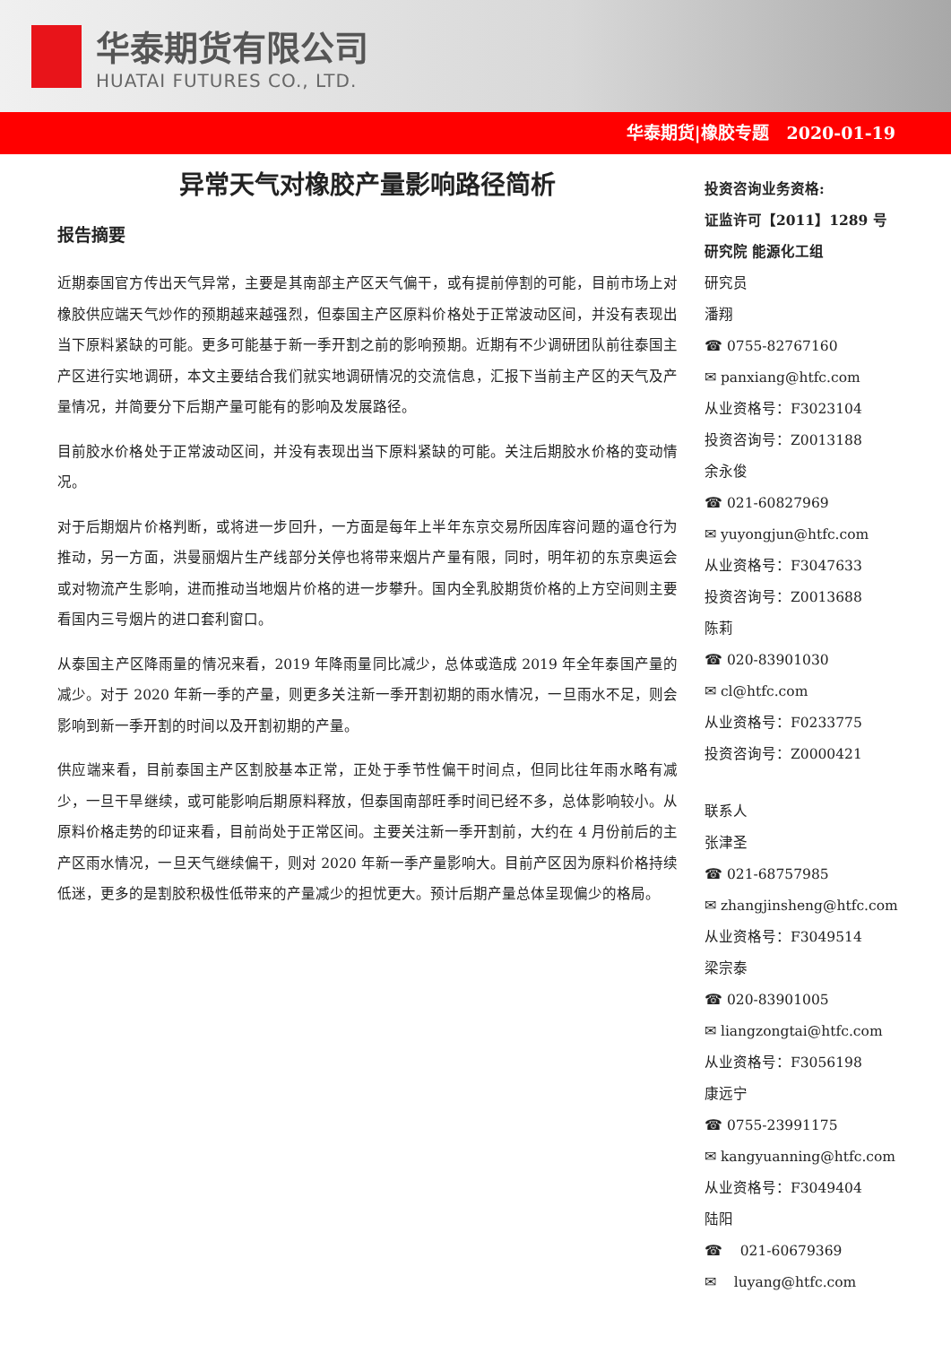华泰期货有限公司
HUATAI FUTURES CO., LTD.
华泰期货|橡胶专题 2020-01-19
异常天气对橡胶产量影响路径简析
报告摘要
近期泰国官方传出天气异常，主要是其南部主产区天气偏干，或有提前停割的可能，目前市场上对橡胶供应端天气炒作的预期越来越强烈，但泰国主产区原料价格处于正常波动区间，并没有表现出当下原料紧缺的可能。更多可能基于新一季开割之前的影响预期。近期有不少调研团队前往泰国主产区进行实地调研，本文主要结合我们就实地调研情况的交流信息，汇报下当前主产区的天气及产量情况，并简要分下后期产量可能有的影响及发展路径。
目前胶水价格处于正常波动区间，并没有表现出当下原料紧缺的可能。关注后期胶水价格的变动情况。
对于后期烟片价格判断，或将进一步回升，一方面是每年上半年东京交易所因库容问题的逼仓行为推动，另一方面，洪曼丽烟片生产线部分关停也将带来烟片产量有限，同时，明年初的东京奥运会或对物流产生影响，进而推动当地烟片价格的进一步攀升。国内全乳胶期货价格的上方空间则主要看国内三号烟片的进口套利窗口。
从泰国主产区降雨量的情况来看，2019 年降雨量同比减少，总体或造成 2019 年全年泰国产量的减少。对于 2020 年新一季的产量，则更多关注新一季开割初期的雨水情况，一旦雨水不足，则会影响到新一季开割的时间以及开割初期的产量。
供应端来看，目前泰国主产区割胶基本正常，正处于季节性偏干时间点，但同比往年雨水略有减少，一旦干旱继续，或可能影响后期原料释放，但泰国南部旺季时间已经不多，总体影响较小。从原料价格走势的印证来看，目前尚处于正常区间。主要关注新一季开割前，大约在 4 月份前后的主产区雨水情况，一旦天气继续偏干，则对 2020 年新一季产量影响大。目前产区因为原料价格持续低迷，更多的是割胶积极性低带来的产量减少的担忧更大。预计后期产量总体呈现偏少的格局。
投资咨询业务资格:
证监许可【2011】1289 号
研究院 能源化工组
研究员
潘翔
☎ 0755-82767160
✉ panxiang@htfc.com
从业资格号：F3023104
投资咨询号：Z0013188
余永俊
☎ 021-60827969
✉ yuyongjun@htfc.com
从业资格号：F3047633
投资咨询号：Z0013688
陈莉
☎ 020-83901030
✉ cl@htfc.com
从业资格号：F0233775
投资咨询号：Z0000421
联系人
张津圣
☎ 021-68757985
✉ zhangjinsheng@htfc.com
从业资格号：F3049514
梁宗泰
☎ 020-83901005
✉ liangzongtai@htfc.com
从业资格号：F3056198
康远宁
☎ 0755-23991175
✉ kangyuanning@htfc.com
从业资格号：F3049404
陆阳
☎ 021-60679369
✉ luyang@htfc.com